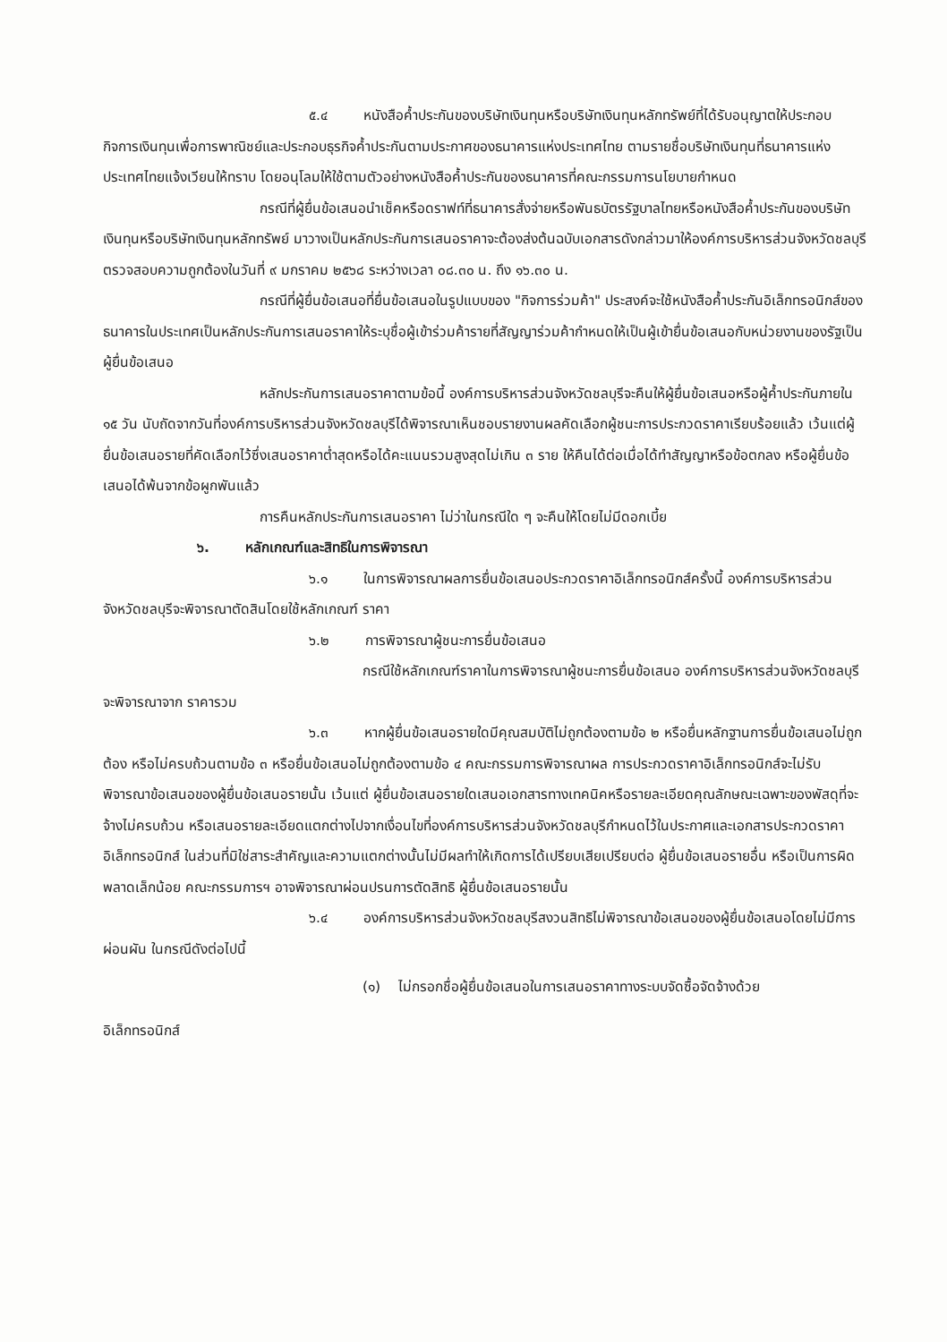๕.๔ หนังสือค้ำประกันของบริษัทเงินทุนหรือบริษัทเงินทุนหลักทรัพย์ที่ได้รับอนุญาตให้ประกอบกิจการเงินทุนเพื่อการพาณิชย์และประกอบธุรกิจค้ำประกันตามประกาศของธนาคารแห่งประเทศไทย ตามรายชื่อบริษัทเงินทุนที่ธนาคารแห่งประเทศไทยแจ้งเวียนให้ทราบ โดยอนุโลมให้ใช้ตามตัวอย่างหนังสือค้ำประกันของธนาคารที่คณะกรรมการนโยบายกำหนด
กรณีที่ผู้ยื่นข้อเสนอนำเช็คหรือดราฟท์ที่ธนาคารสั่งจ่ายหรือพันธบัตรรัฐบาลไทยหรือหนังสือค้ำประกันของบริษัทเงินทุนหรือบริษัทเงินทุนหลักทรัพย์ มาวางเป็นหลักประกันการเสนอราคาจะต้องส่งต้นฉบับเอกสารดังกล่าวมาให้องค์การบริหารส่วนจังหวัดชลบุรีตรวจสอบความถูกต้องในวันที่ ๙ มกราคม ๒๕๖๘ ระหว่างเวลา ๐๘.๓๐ น. ถึง ๑๖.๓๐ น.
กรณีที่ผู้ยื่นข้อเสนอที่ยื่นข้อเสนอในรูปแบบของ "กิจการร่วมค้า" ประสงค์จะใช้หนังสือค้ำประกันอิเล็กทรอนิกส์ของธนาคารในประเทศเป็นหลักประกันการเสนอราคาให้ระบุชื่อผู้เข้าร่วมค้ารายที่สัญญาร่วมค้ากำหนดให้เป็นผู้เข้ายื่นข้อเสนอกับหน่วยงานของรัฐเป็นผู้ยื่นข้อเสนอ
หลักประกันการเสนอราคาตามข้อนี้ องค์การบริหารส่วนจังหวัดชลบุรีจะคืนให้ผู้ยื่นข้อเสนอหรือผู้ค้ำประกันภายใน ๑๕ วัน นับถัดจากวันที่องค์การบริหารส่วนจังหวัดชลบุรีได้พิจารณาเห็นชอบรายงานผลคัดเลือกผู้ชนะการประกวดราคาเรียบร้อยแล้ว เว้นแต่ผู้ยื่นข้อเสนอรายที่คัดเลือกไว้ซึ่งเสนอราคาต่ำสุดหรือได้คะแนนรวมสูงสุดไม่เกิน ๓ ราย ให้คืนได้ต่อเมื่อได้ทำสัญญาหรือข้อตกลง หรือผู้ยื่นข้อเสนอได้พ้นจากข้อผูกพันแล้ว
การคืนหลักประกันการเสนอราคา ไม่ว่าในกรณีใด ๆ จะคืนให้โดยไม่มีดอกเบี้ย
๖. หลักเกณฑ์และสิทธิในการพิจารณา
๖.๑ ในการพิจารณาผลการยื่นข้อเสนอประกวดราคาอิเล็กทรอนิกส์ครั้งนี้ องค์การบริหารส่วนจังหวัดชลบุรีจะพิจารณาตัดสินโดยใช้หลักเกณฑ์ ราคา
๖.๒ การพิจารณาผู้ชนะการยื่นข้อเสนอ
กรณีใช้หลักเกณฑ์ราคาในการพิจารณาผู้ชนะการยื่นข้อเสนอ องค์การบริหารส่วนจังหวัดชลบุรี จะพิจารณาจาก ราคารวม
๖.๓ หากผู้ยื่นข้อเสนอรายใดมีคุณสมบัติไม่ถูกต้องตามข้อ ๒ หรือยื่นหลักฐานการยื่นข้อเสนอไม่ถูกต้อง หรือไม่ครบถ้วนตามข้อ ๓ หรือยื่นข้อเสนอไม่ถูกต้องตามข้อ ๔ คณะกรรมการพิจารณาผล การประกวดราคาอิเล็กทรอนิกส์จะไม่รับพิจารณาข้อเสนอของผู้ยื่นข้อเสนอรายนั้น เว้นแต่ ผู้ยื่นข้อเสนอรายใดเสนอเอกสารทางเทคนิคหรือรายละเอียดคุณลักษณะเฉพาะของพัสดุที่จะจ้างไม่ครบถ้วน หรือเสนอรายละเอียดแตกต่างไปจากเงื่อนไขที่องค์การบริหารส่วนจังหวัดชลบุรีกำหนดไว้ในประกาศและเอกสารประกวดราคาอิเล็กทรอนิกส์ ในส่วนที่มิใช่สาระสำคัญและความแตกต่างนั้นไม่มีผลทำให้เกิดการได้เปรียบเสียเปรียบต่อ ผู้ยื่นข้อเสนอรายอื่น หรือเป็นการผิดพลาดเล็กน้อย คณะกรรมการฯ อาจพิจารณาผ่อนปรนการตัดสิทธิ ผู้ยื่นข้อเสนอรายนั้น
๖.๔ องค์การบริหารส่วนจังหวัดชลบุรีสงวนสิทธิไม่พิจารณาข้อเสนอของผู้ยื่นข้อเสนอโดยไม่มีการผ่อนผัน ในกรณีดังต่อไปนี้
(๑) ไม่กรอกชื่อผู้ยื่นข้อเสนอในการเสนอราคาทางระบบจัดซื้อจัดจ้างด้วย
อิเล็กทรอนิกส์